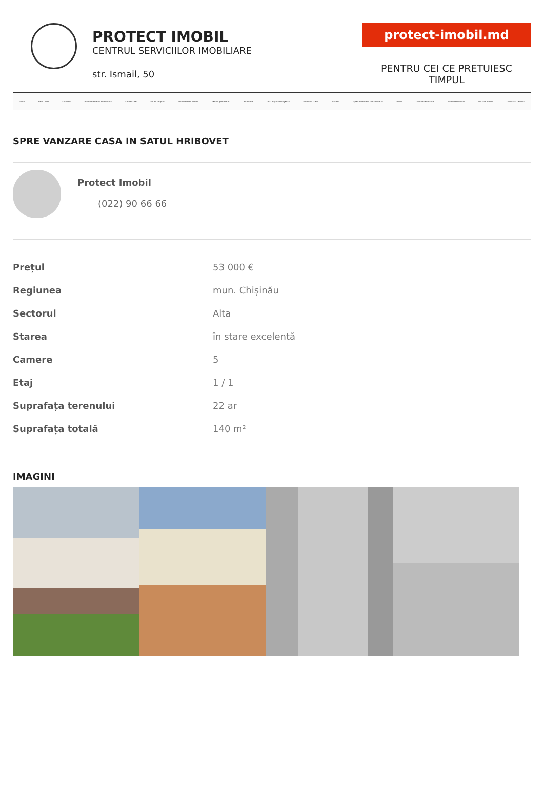PROTECT IMOBIL
CENTRUL SERVICIILOR IMOBILIARE
str. Ismail, 50
protect-imobil.md
PENTRU CEI CE PRETUIESC TIMPUL
oficii case | vile suburbii apartamente in blocuri noi comerciale anunt propriu administrare imobil pentru proprietari evaluare rascumparare urgenta imobil in credit cariera apartamente in blocuri vechi loturi complexe locative inchiriere imobil vinzare imobil control al calitatii
SPRE VANZARE CASA IN SATUL HRIBOVET
Protect Imobil
(022) 90 66 66
| Prețul | 53 000 € |
| Regiunea | mun. Chișinău |
| Sectorul | Alta |
| Starea | în stare excelentă |
| Camere | 5 |
| Etaj | 1 / 1 |
| Suprafața terenului | 22 ar |
| Suprafața totală | 140 m² |
IMAGINI